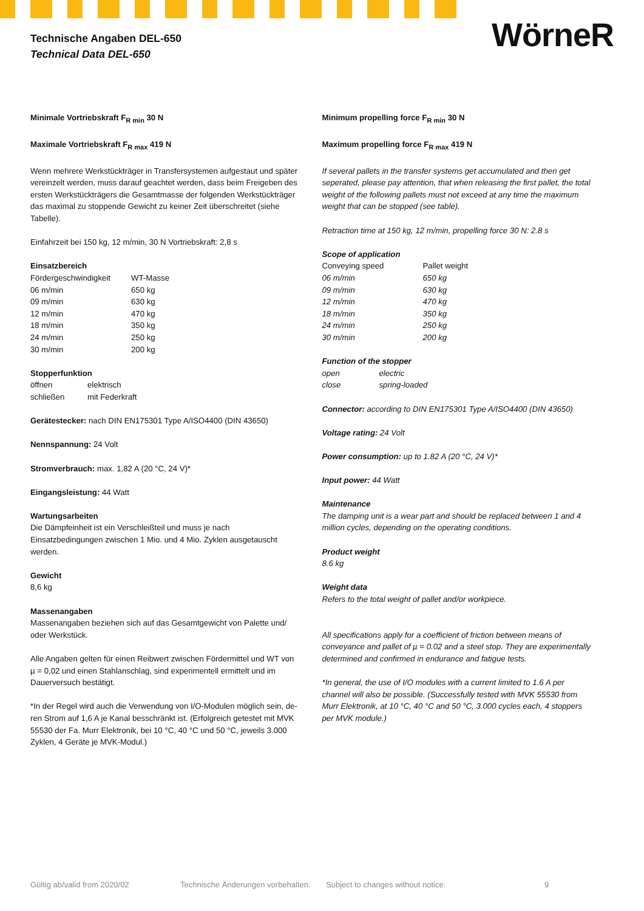Technische Angaben DEL-650
Technical Data DEL-650
WörneR
Minimale Vortriebskraft F<sub>R min</sub> 30 N
Maximale Vortriebskraft F<sub>R max</sub> 419 N
Wenn mehrere Werkstückträger in Transfersystemen aufgestaut und später vereinzelt werden, muss darauf geachtet werden, dass beim Freigeben des ersten Werkstückträgers die Gesamtmasse der folgenden Werkstückträ­ger das maximal zu stoppende Gewicht zu keiner Zeit überschreitet (siehe Tabelle).
Einfahrzeit bei 150 kg, 12 m/min, 30 N Vortriebskraft: 2,8 s
Einsatzbereich
| Fördergeschwindigkeit | WT-Masse |
| 06 m/min | 650 kg |
| 09 m/min | 630 kg |
| 12 m/min | 470 kg |
| 18 m/min | 350 kg |
| 24 m/min | 250 kg |
| 30 m/min | 200 kg |
Stopperfunktion
| öffnen | elektrisch |
| schließen | mit Federkraft |
Gerätestecker: nach DIN EN175301 Type A/ISO4400 (DIN 43650)
Nennspannung: 24 Volt
Stromverbrauch: max. 1,82 A (20 °C, 24 V)*
Eingangsleistung: 44 Watt
Wartungsarbeiten
Die Dämpfeinheit ist ein Verschleißteil und muss je nach Einsatzbedingungen zwischen 1 Mio. und 4 Mio. Zyklen ausgetauscht werden.
Gewicht
8,6 kg
Massenangaben
Massenangaben beziehen sich auf das Gesamtgewicht von Palette und/ oder Werkstück.
Alle Angaben gelten für einen Reibwert zwischen Fördermittel und WT von µ = 0,02 und einen Stahlanschlag, sind experimentell ermittelt und im Dauerversuch bestätigt.
*In der Regel wird auch die Verwendung von I/O-Modulen möglich sein, de­ren Strom auf 1,6 A je Kanal besschränkt ist. (Erfolgreich getestet mit MVK 55530 der Fa. Murr Elektronik, bei 10 °C, 40 °C und 50 °C, jeweils 3.000 Zyklen, 4 Geräte je MVK-Modul.)
Minimum propelling force F<sub>R min</sub> 30 N
Maximum propelling force F<sub>R max</sub> 419 N
If several pallets in the transfer systems get accumulated and then get seperated, please pay attention, that when releasing the first pallet, the total weight of the following pallets must not exceed at any time the maximum weight that can be stopped (see table).
Retraction time at 150 kg, 12 m/min, propelling force 30 N: 2.8 s
Scope of application
| Conveying speed | Pallet weight |
| 06 m/min | 650 kg |
| 09 m/min | 630 kg |
| 12 m/min | 470 kg |
| 18 m/min | 350 kg |
| 24 m/min | 250 kg |
| 30 m/min | 200 kg |
Function of the stopper
| open | electric |
| close | spring-loaded |
Connector: according to DIN EN175301 Type A/ISO4400 (DIN 43650)
Voltage rating: 24 Volt
Power consumption: up to 1.82 A (20 °C, 24 V)*
Input power: 44 Watt
Maintenance
The damping unit is a wear part and should be replaced between 1 and 4 million cycles, depending on the operating conditions.
Product weight
8.6 kg
Weight data
Refers to the total weight of pallet and/or workpiece.
All specifications apply for a coefficient of friction between means of conveyance and pallet of µ = 0.02 and a steel stop. They are experimentally determined and confirmed in endurance and fatigue tests.
*In general, the use of I/O modules with a current limited to 1.6 A per channel will also be possible. (Successfully tested with MVK 55530 from Murr Elektronik, at 10 °C, 40 °C and 50 °C, 3.000 cycles each, 4 stoppers per MVK module.)
Gültig ab/valid from 2020/02 Technische Änderungen vorbehalten. Subject to changes without notice. 9